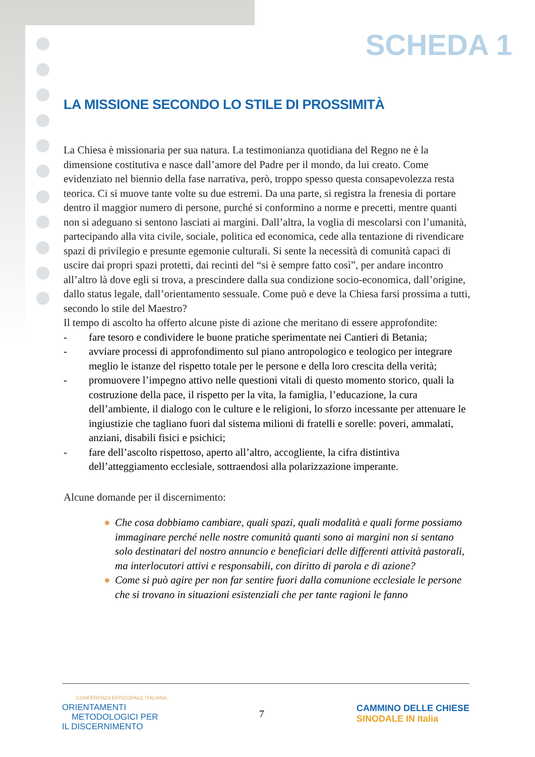SCHEDA 1
LA MISSIONE SECONDO LO STILE DI PROSSIMITÀ
La Chiesa è missionaria per sua natura. La testimonianza quotidiana del Regno ne è la dimensione costitutiva e nasce dall’amore del Padre per il mondo, da lui creato. Come evidenziato nel biennio della fase narrativa, però, troppo spesso questa consapevolezza resta teorica. Ci si muove tante volte su due estremi. Da una parte, si registra la frenesia di portare dentro il maggior numero di persone, purché si conformino a norme e precetti, mentre quanti non si adeguano si sentono lasciati ai margini. Dall’altra, la voglia di mescolarsi con l’umanità, partecipando alla vita civile, sociale, politica ed economica, cede alla tentazione di rivendicare spazi di privilegio e presunte egemonie culturali. Si sente la necessità di comunità capaci di uscire dai propri spazi protetti, dai recinti del “si è sempre fatto così”, per andare incontro all’altro là dove egli si trova, a prescindere dalla sua condizione socio-economica, dall’origine, dallo status legale, dall’orientamento sessuale. Come può e deve la Chiesa farsi prossima a tutti, secondo lo stile del Maestro?
Il tempo di ascolto ha offerto alcune piste di azione che meritano di essere approfondite:
- fare tesoro e condividere le buone pratiche sperimentate nei Cantieri di Betania;
- avviare processi di approfondimento sul piano antropologico e teologico per integrare meglio le istanze del rispetto totale per le persone e della loro crescita della verità;
- promuovere l’impegno attivo nelle questioni vitali di questo momento storico, quali la costruzione della pace, il rispetto per la vita, la famiglia, l’educazione, la cura dell’ambiente, il dialogo con le culture e le religioni, lo sforzo incessante per attenuare le ingiustizie che tagliano fuori dal sistema milioni di fratelli e sorelle: poveri, ammalati, anziani, disabili fisici e psichici;
- fare dell’ascolto rispettoso, aperto all’altro, accogliente, la cifra distintiva dell’atteggiamento ecclesiale, sottraendosi alla polarizzazione imperante.
Alcune domande per il discernimento:
● Che cosa dobbiamo cambiare, quali spazi, quali modalità e quali forme possiamo immaginare perché nelle nostre comunità quanti sono ai margini non si sentano solo destinatari del nostro annuncio e beneficiari delle differenti attività pastorali, ma interlocutori attivi e responsabili, con diritto di parola e di azione?
● Come si può agire per non far sentire fuori dalla comunione ecclesiale le persone che si trovano in situazioni esistenziali che per tante ragioni le fanno
CONFERENZA EPISCOPALE ITALIANA
ORIENTAMENTI
METODOLOGICI PER
IL DISCERNIMENTO
7
CAMMINO DELLE CHIESE
SINODALE IN Italia